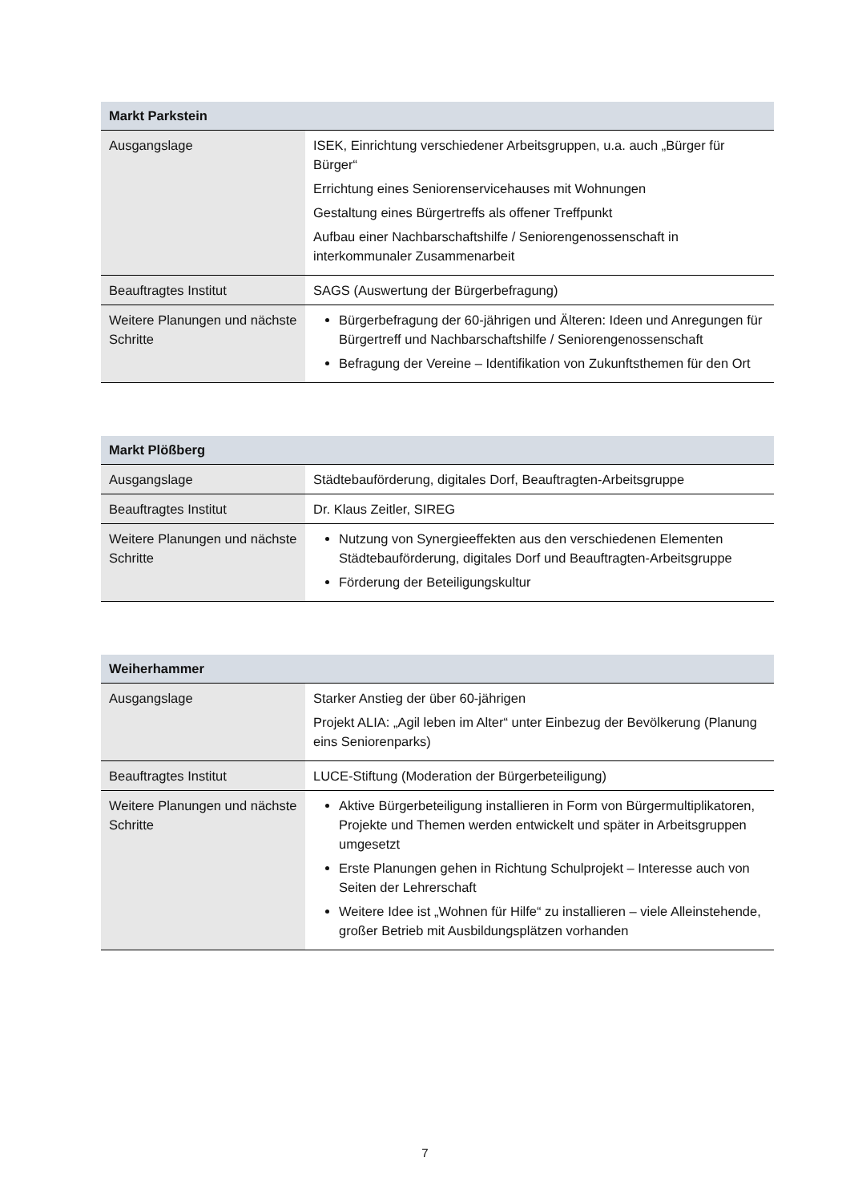| Markt Parkstein | |
| --- | --- |
| Ausgangslage | ISEK, Einrichtung verschiedener Arbeitsgruppen, u.a. auch „Bürger für Bürger“ Errichtung eines Seniorenservicehauses mit Wohnungen Gestaltung eines Bürgertreffs als offener Treffpunkt Aufbau einer Nachbarschaftshilfe / Seniorengenossenschaft in interkommunaler Zusammenarbeit |
| Beauftragtes Institut | SAGS (Auswertung der Bürgerbefragung) |
| Weitere Planungen und nächste Schritte | Bürgerbefragung der 60-jährigen und Älteren: Ideen und Anregungen für Bürgertreff und Nachbarschaftshilfe / Seniorengenossenschaft Befragung der Vereine – Identifikation von Zukunftsthemen für den Ort |
| Markt Plößberg | |
| --- | --- |
| Ausgangslage | Städtebauförderung, digitales Dorf, Beauftragten-Arbeitsgruppe |
| Beauftragtes Institut | Dr. Klaus Zeitler, SIREG |
| Weitere Planungen und nächste Schritte | Nutzung von Synergieeffekten aus den verschiedenen Elementen Städtebauförderung, digitales Dorf und Beauftragten-Arbeitsgruppe Förderung der Beteiligungskultur |
| Weiherhammer | |
| --- | --- |
| Ausgangslage | Starker Anstieg der über 60-jährigen Projekt ALIA: „Agil leben im Alter“ unter Einbezug der Bevölkerung (Planung eins Seniorenparks) |
| Beauftragtes Institut | LUCE-Stiftung (Moderation der Bürgerbeteiligung) |
| Weitere Planungen und nächste Schritte | Aktive Bürgerbeteiligung installieren in Form von Bürgermultiplikatoren, Projekte und Themen werden entwickelt und später in Arbeitsgruppen umgesetzt Erste Planungen gehen in Richtung Schulprojekt – Interesse auch von Seiten der Lehrerschaft Weitere Idee ist „Wohnen für Hilfe“ zu installieren – viele Alleinstehende, großer Betrieb mit Ausbildungsplätzen vorhanden |
7